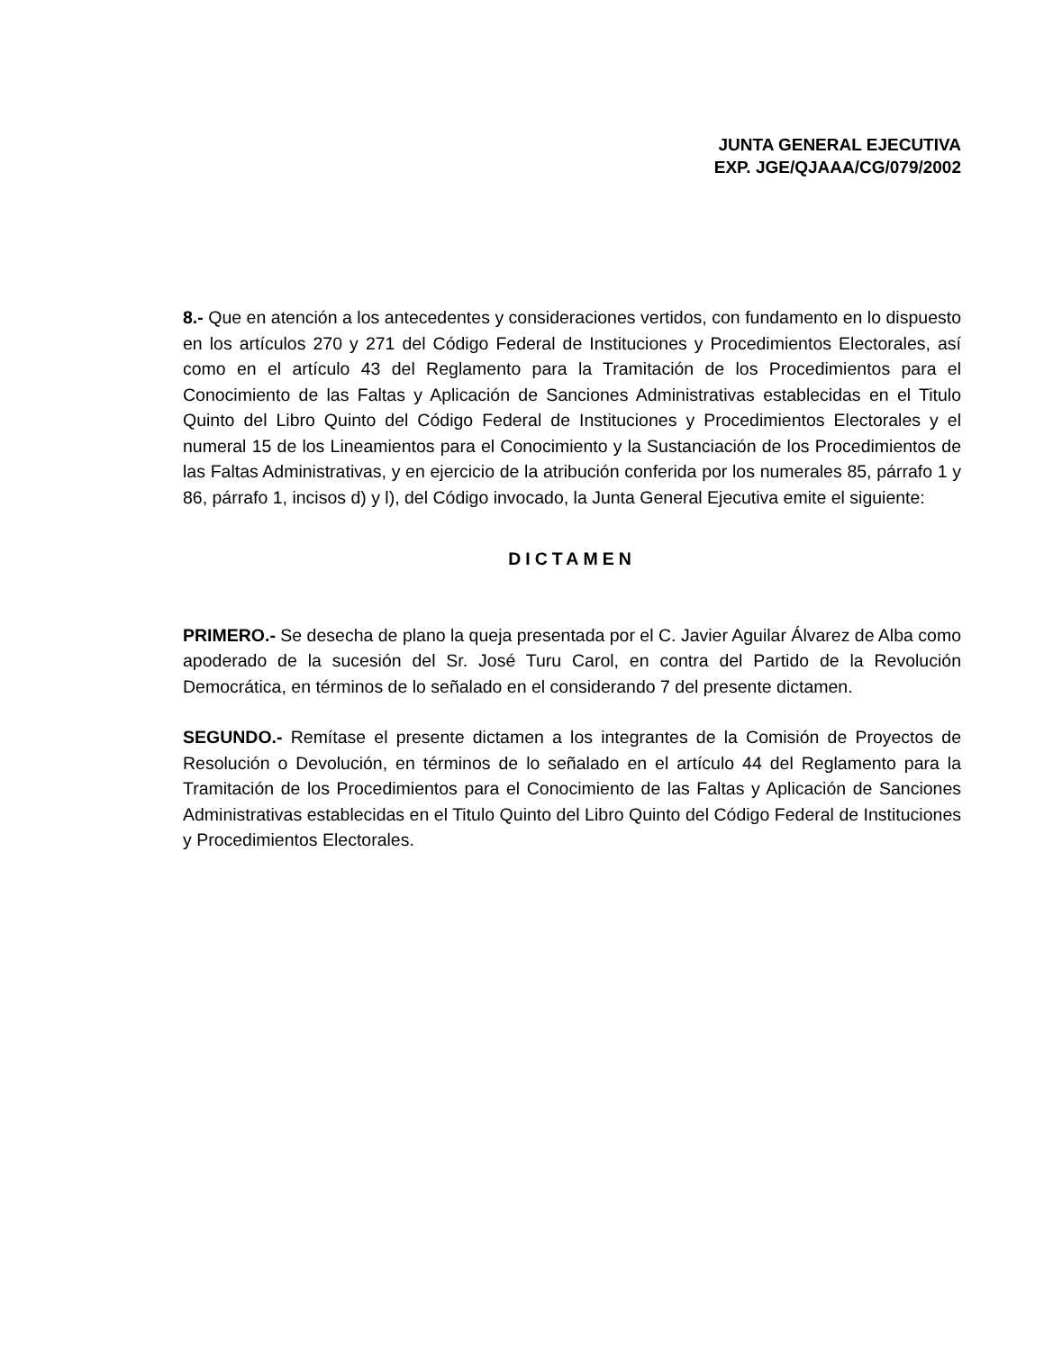JUNTA GENERAL EJECUTIVA
EXP. JGE/QJAAA/CG/079/2002
8.- Que en atención a los antecedentes y consideraciones vertidos, con fundamento en lo dispuesto en los artículos 270 y 271 del Código Federal de Instituciones y Procedimientos Electorales, así como en el artículo 43 del Reglamento para la Tramitación de los Procedimientos para el Conocimiento de las Faltas y Aplicación de Sanciones Administrativas establecidas en el Titulo Quinto del Libro Quinto del Código Federal de Instituciones y Procedimientos Electorales y el numeral 15 de los Lineamientos para el Conocimiento y la Sustanciación de los Procedimientos de las Faltas Administrativas, y en ejercicio de la atribución conferida por los numerales 85, párrafo 1 y 86, párrafo 1, incisos d) y l), del Código invocado, la Junta General Ejecutiva emite el siguiente:
DICTAMEN
PRIMERO.- Se desecha de plano la queja presentada por el C. Javier Aguilar Álvarez de Alba como apoderado de la sucesión del Sr. José Turu Carol, en contra del Partido de la Revolución Democrática, en términos de lo señalado en el considerando 7 del presente dictamen.
SEGUNDO.- Remítase el presente dictamen a los integrantes de la Comisión de Proyectos de Resolución o Devolución, en términos de lo señalado en el artículo 44 del Reglamento para la Tramitación de los Procedimientos para el Conocimiento de las Faltas y Aplicación de Sanciones Administrativas establecidas en el Titulo Quinto del Libro Quinto del Código Federal de Instituciones y Procedimientos Electorales.